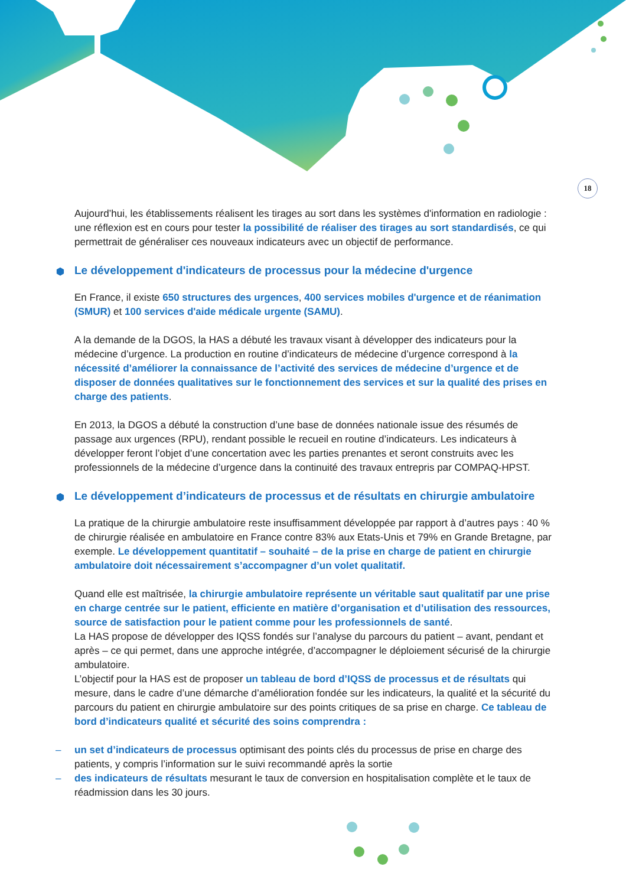18
Aujourd’hui, les établissements réalisent les tirages au sort dans les systèmes d'information en radiologie : une réflexion est en cours pour tester la possibilité de réaliser des tirages au sort standardisés, ce qui permettrait de généraliser ces nouveaux indicateurs avec un objectif de performance.
⬢ Le développement d'indicateurs de processus pour la médecine d'urgence
En France, il existe 650 structures des urgences, 400 services mobiles d'urgence et de réanimation (SMUR) et 100 services d'aide médicale urgente (SAMU).
A la demande de la DGOS, la HAS a débuté les travaux visant à développer des indicateurs pour la médecine d’urgence. La production en routine d’indicateurs de médecine d’urgence correspond à la nécessité d’améliorer la connaissance de l’activité des services de médecine d’urgence et de disposer de données qualitatives sur le fonctionnement des services et sur la qualité des prises en charge des patients.
En 2013, la DGOS a débuté la construction d’une base de données nationale issue des résumés de passage aux urgences (RPU), rendant possible le recueil en routine d’indicateurs. Les indicateurs à développer feront l’objet d’une concertation avec les parties prenantes et seront construits avec les professionnels de la médecine d’urgence dans la continuité des travaux entrepris par COMPAQ-HPST.
⬢ Le développement d’indicateurs de processus et de résultats en chirurgie ambulatoire
La pratique de la chirurgie ambulatoire reste insuffisamment développée par rapport à d’autres pays : 40 % de chirurgie réalisée en ambulatoire en France contre 83% aux Etats-Unis et 79% en Grande Bretagne, par exemple. Le développement quantitatif – souhaité – de la prise en charge de patient en chirurgie ambulatoire doit nécessairement s’accompagner d’un volet qualitatif.
Quand elle est maîtrisée, la chirurgie ambulatoire représente un véritable saut qualitatif par une prise en charge centrée sur le patient, efficiente en matière d’organisation et d’utilisation des ressources, source de satisfaction pour le patient comme pour les professionnels de santé.
La HAS propose de développer des IQSS fondés sur l’analyse du parcours du patient – avant, pendant et après – ce qui permet, dans une approche intégrée, d’accompagner le déploiement sécurisé de la chirurgie ambulatoire.
L’objectif pour la HAS est de proposer un tableau de bord d’IQSS de processus et de résultats qui mesure, dans le cadre d’une démarche d’amélioration fondée sur les indicateurs, la qualité et la sécurité du parcours du patient en chirurgie ambulatoire sur des points critiques de sa prise en charge. Ce tableau de bord d’indicateurs qualité et sécurité des soins comprendra :
– un set d’indicateurs de processus optimisant des points clés du processus de prise en charge des patients, y compris l’information sur le suivi recommandé après la sortie
– des indicateurs de résultats mesurant le taux de conversion en hospitalisation complète et le taux de réadmission dans les 30 jours.